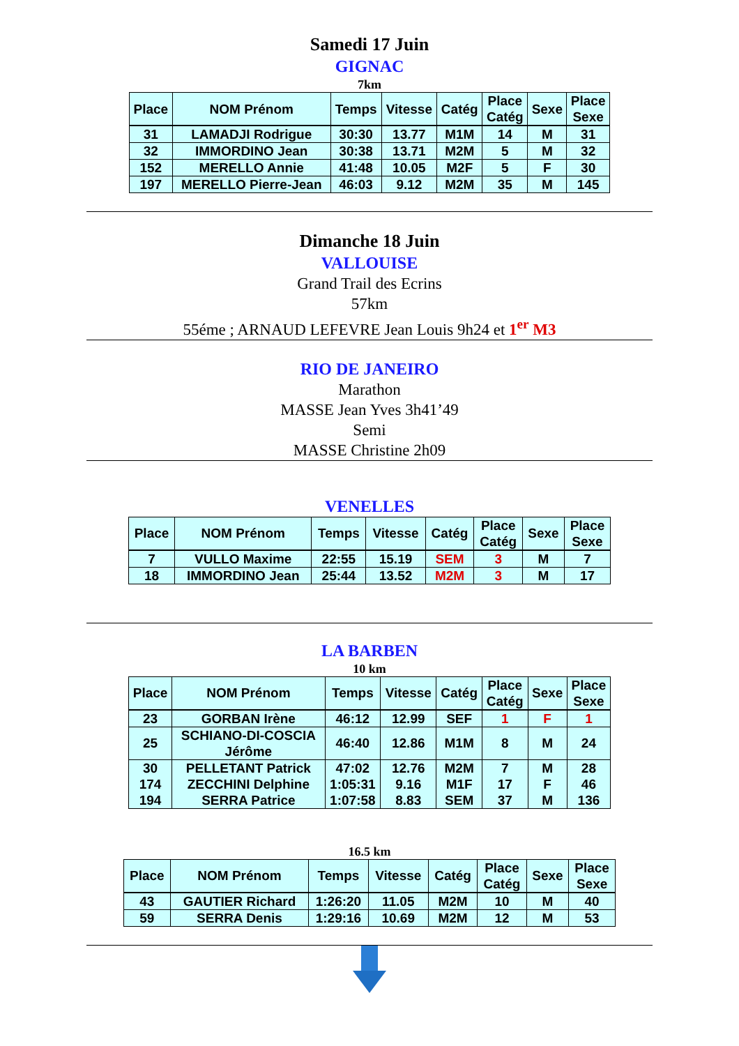Samedi 17 Juin
GIGNAC
7km
| Place | NOM Prénom | Temps | Vitesse | Catég | Place Catég | Sexe | Place Sexe |
| --- | --- | --- | --- | --- | --- | --- | --- |
| 31 | LAMADJI Rodrigue | 30:30 | 13.77 | M1M | 14 | M | 31 |
| 32 | IMMORDINO Jean | 30:38 | 13.71 | M2M | 5 | M | 32 |
| 152 | MERELLO Annie | 41:48 | 10.05 | M2F | 5 | F | 30 |
| 197 | MERELLO Pierre-Jean | 46:03 | 9.12 | M2M | 35 | M | 145 |
Dimanche 18 Juin
VALLOUISE
Grand Trail des Ecrins
57km
55éme ; ARNAUD LEFEVRE Jean Louis 9h24 et 1<sup>er</sup> M3
RIO DE JANEIRO
Marathon
MASSE Jean Yves 3h41’49
Semi
MASSE Christine 2h09
VENELLES
| Place | NOM Prénom | Temps | Vitesse | Catég | Place Catég | Sexe | Place Sexe |
| --- | --- | --- | --- | --- | --- | --- | --- |
| 7 | VULLO Maxime | 22:55 | 15.19 | SEM | 3 | M | 7 |
| 18 | IMMORDINO Jean | 25:44 | 13.52 | M2M | 3 | M | 17 |
LA BARBEN
10 km
| Place | NOM Prénom | Temps | Vitesse | Catég | Place Catég | Sexe | Place Sexe |
| --- | --- | --- | --- | --- | --- | --- | --- |
| 23 | GORBAN Irène | 46:12 | 12.99 | SEF | 1 | F | 1 |
| 25 | SCHIANO-DI-COSCIA Jérôme | 46:40 | 12.86 | M1M | 8 | M | 24 |
| 30 | PELLETANT Patrick | 47:02 | 12.76 | M2M | 7 | M | 28 |
| 174 | ZECCHINI Delphine | 1:05:31 | 9.16 | M1F | 17 | F | 46 |
| 194 | SERRA Patrice | 1:07:58 | 8.83 | SEM | 37 | M | 136 |
16.5 km
| Place | NOM Prénom | Temps | Vitesse | Catég | Place Catég | Sexe | Place Sexe |
| --- | --- | --- | --- | --- | --- | --- | --- |
| 43 | GAUTIER Richard | 1:26:20 | 11.05 | M2M | 10 | M | 40 |
| 59 | SERRA Denis | 1:29:16 | 10.69 | M2M | 12 | M | 53 |